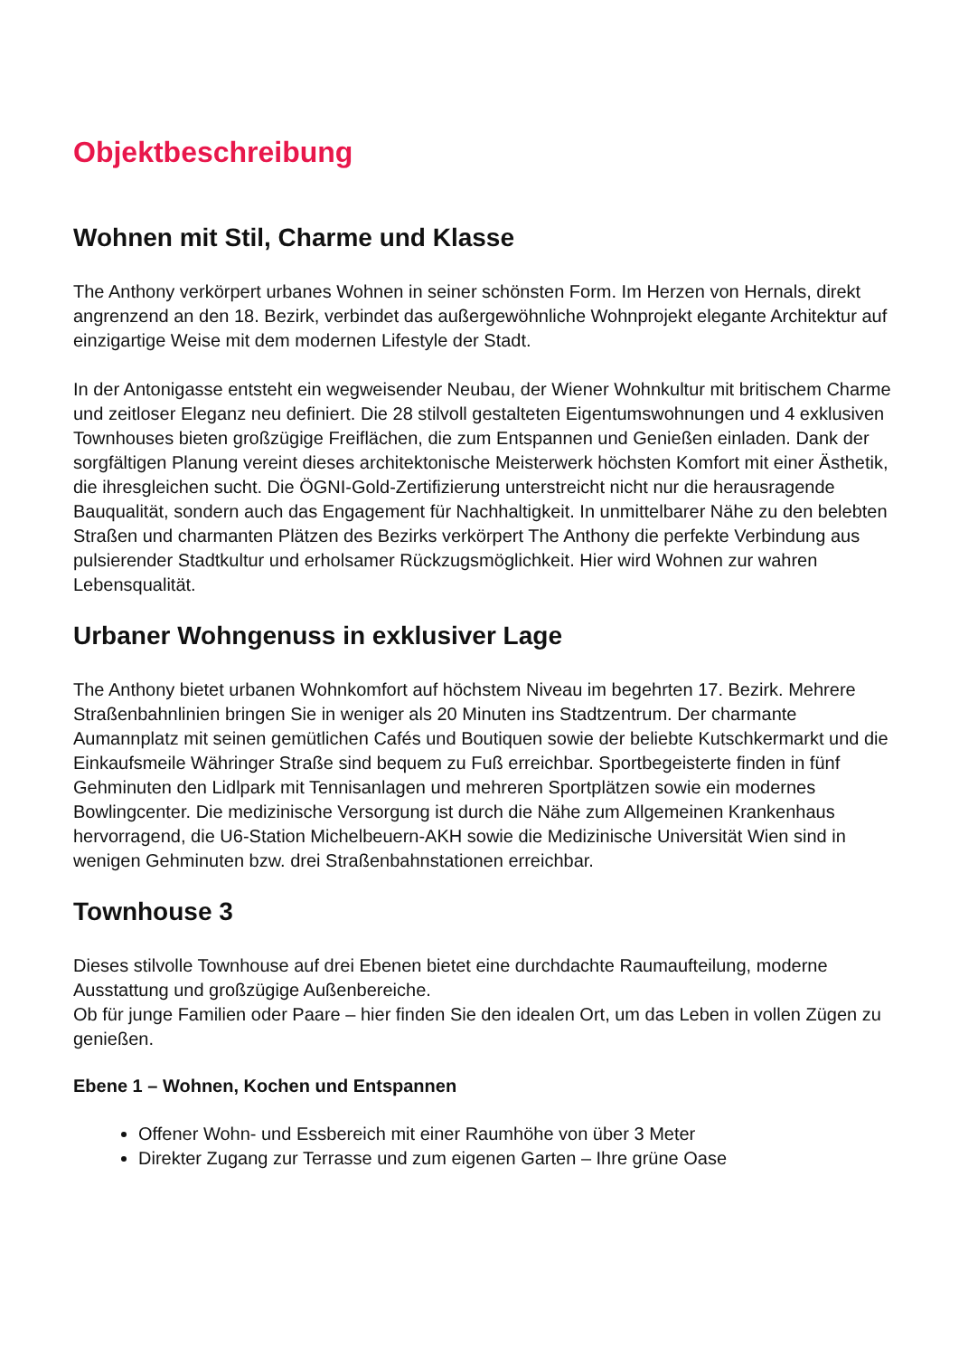Objektbeschreibung
Wohnen mit Stil, Charme und Klasse
The Anthony verkörpert urbanes Wohnen in seiner schönsten Form. Im Herzen von Hernals, direkt angrenzend an den 18. Bezirk, verbindet das außergewöhnliche Wohnprojekt elegante Architektur auf einzigartige Weise mit dem modernen Lifestyle der Stadt.
In der Antonigasse entsteht ein wegweisender Neubau, der Wiener Wohnkultur mit britischem Charme und zeitloser Eleganz neu definiert. Die 28 stilvoll gestalteten Eigentumswohnungen und 4 exklusiven Townhouses bieten großzügige Freiflächen, die zum Entspannen und Genießen einladen. Dank der sorgfältigen Planung vereint dieses architektonische Meisterwerk höchsten Komfort mit einer Ästhetik, die ihresgleichen sucht. Die ÖGNI-Gold-Zertifizierung unterstreicht nicht nur die herausragende Bauqualität, sondern auch das Engagement für Nachhaltigkeit. In unmittelbarer Nähe zu den belebten Straßen und charmanten Plätzen des Bezirks verkörpert The Anthony die perfekte Verbindung aus pulsierender Stadtkultur und erholsamer Rückzugsmöglichkeit. Hier wird Wohnen zur wahren Lebensqualität.
Urbaner Wohngenuss in exklusiver Lage
The Anthony bietet urbanen Wohnkomfort auf höchstem Niveau im begehrten 17. Bezirk. Mehrere Straßenbahnlinien bringen Sie in weniger als 20 Minuten ins Stadtzentrum. Der charmante Aumannplatz mit seinen gemütlichen Cafés und Boutiquen sowie der beliebte Kutschkermarkt und die Einkaufsmeile Währinger Straße sind bequem zu Fuß erreichbar. Sportbegeisterte finden in fünf Gehminuten den Lidlpark mit Tennisanlagen und mehreren Sportplätzen sowie ein modernes Bowlingcenter. Die medizinische Versorgung ist durch die Nähe zum Allgemeinen Krankenhaus hervorragend, die U6-Station Michelbeuern-AKH sowie die Medizinische Universität Wien sind in wenigen Gehminuten bzw. drei Straßenbahnstationen erreichbar.
Townhouse 3
Dieses stilvolle Townhouse auf drei Ebenen bietet eine durchdachte Raumaufteilung, moderne Ausstattung und großzügige Außenbereiche.
Ob für junge Familien oder Paare – hier finden Sie den idealen Ort, um das Leben in vollen Zügen zu genießen.
Ebene 1 – Wohnen, Kochen und Entspannen
Offener Wohn- und Essbereich mit einer Raumhöhe von über 3 Meter
Direkter Zugang zur Terrasse und zum eigenen Garten – Ihre grüne Oase